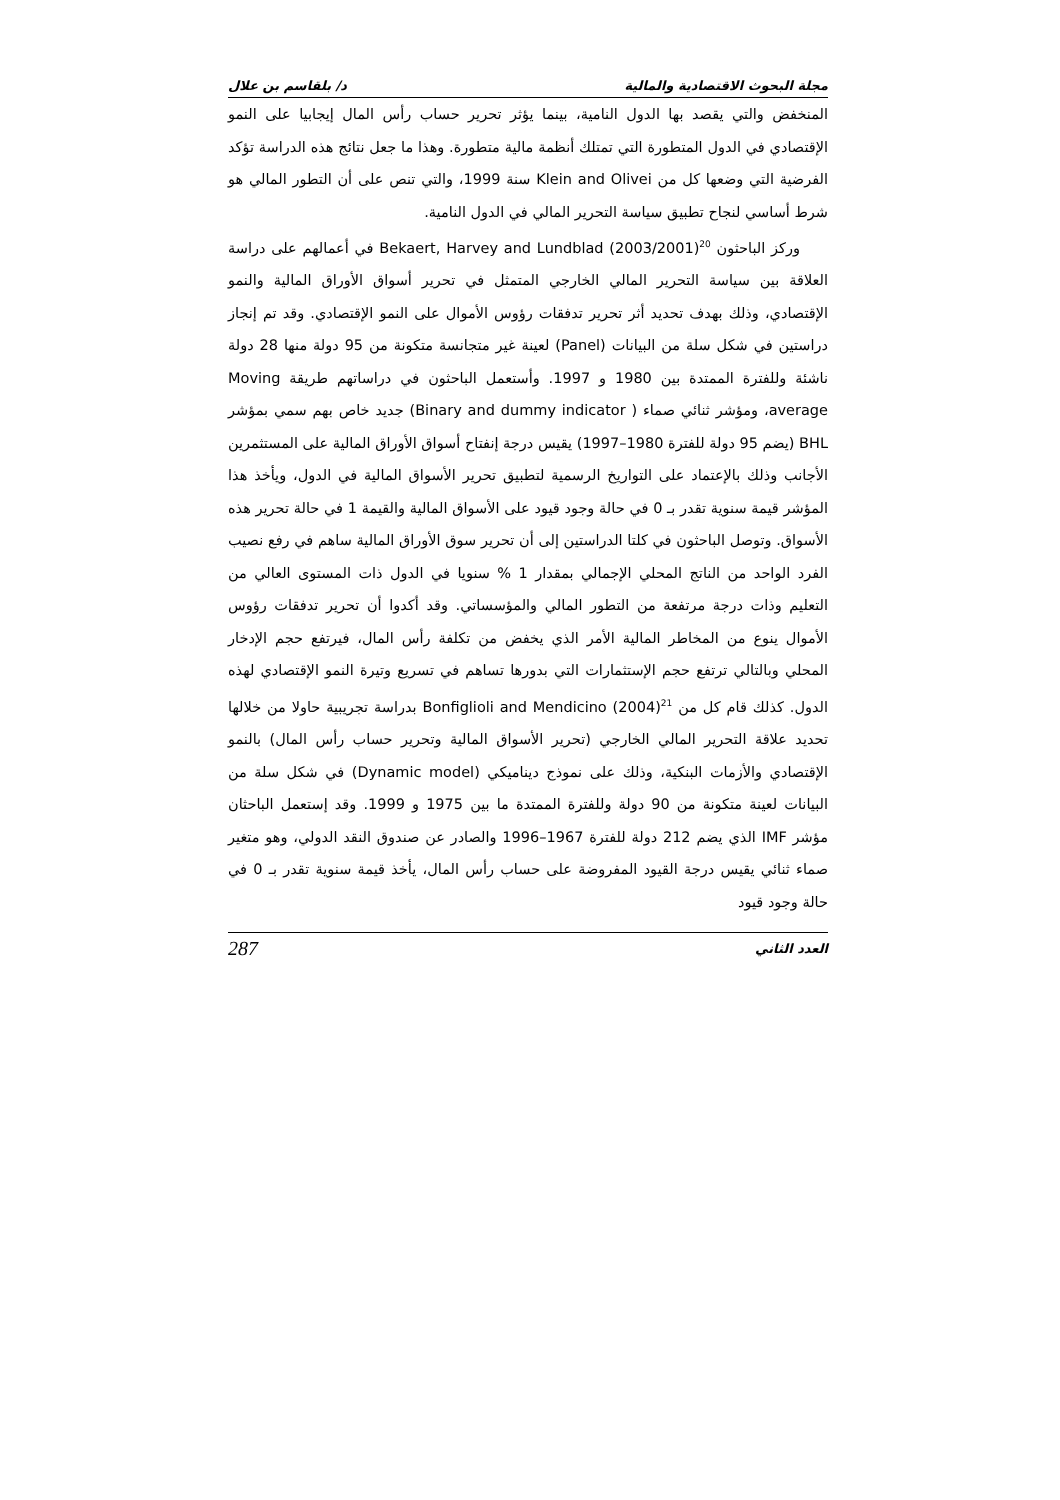مجلة البحوث الاقتصادية والمالية د/ بلقاسم بن علال
المنخفض والتي يقصد بها الدول النامية، بينما يؤثر تحرير حساب رأس المال إيجابيا على النمو الإقتصادي في الدول المتطورة التي تمتلك أنظمة مالية متطورة. وهذا ما جعل نتائج هذه الدراسة تؤكد الفرضية التي وضعها كل من Klein and Olivei سنة 1999، والتي تنص على أن التطور المالي هو شرط أساسي لنجاح تطبيق سياسة التحرير المالي في الدول النامية.
وركز الباحثون Bekaert, Harvey and Lundblad (2003/2001)<sup>20</sup> في أعمالهم على دراسة العلاقة بين سياسة التحرير المالي الخارجي المتمثل في تحرير أسواق الأوراق المالية والنمو الإقتصادي، وذلك بهدف تحديد أثر تحرير تدفقات رؤوس الأموال على النمو الإقتصادي. وقد تم إنجاز دراستين في شكل سلة من البيانات (Panel) لعينة غير متجانسة متكونة من 95 دولة منها 28 دولة ناشئة وللفترة الممتدة بين 1980 و 1997. وأستعمل الباحثون في دراساتهم طريقة Moving average، ومؤشر ثنائي صماء ( Binary and dummy indicator) جديد خاص بهم سمي بمؤشر BHL (يضم 95 دولة للفترة 1980–1997) يقيس درجة إنفتاح أسواق الأوراق المالية على المستثمرين الأجانب وذلك بالإعتماد على التواريخ الرسمية لتطبيق تحرير الأسواق المالية في الدول، ويأخذ هذا المؤشر قيمة سنوية تقدر بـ 0 في حالة وجود قيود على الأسواق المالية والقيمة 1 في حالة تحرير هذه الأسواق. وتوصل الباحثون في كلتا الدراستين إلى أن تحرير سوق الأوراق المالية ساهم في رفع نصيب الفرد الواحد من الناتج المحلي الإجمالي بمقدار 1 % سنويا في الدول ذات المستوى العالي من التعليم وذات درجة مرتفعة من التطور المالي والمؤسساتي. وقد أكدوا أن تحرير تدفقات رؤوس الأموال ينوع من المخاطر المالية الأمر الذي يخفض من تكلفة رأس المال، فيرتفع حجم الإدخار المحلي وبالتالي ترتفع حجم الإستثمارات التي بدورها تساهم في تسريع وتيرة النمو الإقتصادي لهذه الدول. كذلك قام كل من Bonfiglioli and Mendicino (2004)<sup>21</sup> بدراسة تجريبية حاولا من خلالها تحديد علاقة التحرير المالي الخارجي (تحرير الأسواق المالية وتحرير حساب رأس المال) بالنمو الإقتصادي والأزمات البنكية، وذلك على نموذج ديناميكي (Dynamic model) في شكل سلة من البيانات لعينة متكونة من 90 دولة وللفترة الممتدة ما بين 1975 و 1999. وقد إستعمل الباحثان مؤشر IMF الذي يضم 212 دولة للفترة 1967–1996 والصادر عن صندوق النقد الدولي، وهو متغير صماء ثنائي يقيس درجة القيود المفروضة على حساب رأس المال، يأخذ قيمة سنوية تقدر بـ 0 في حالة وجود قيود
العدد الثاني 287